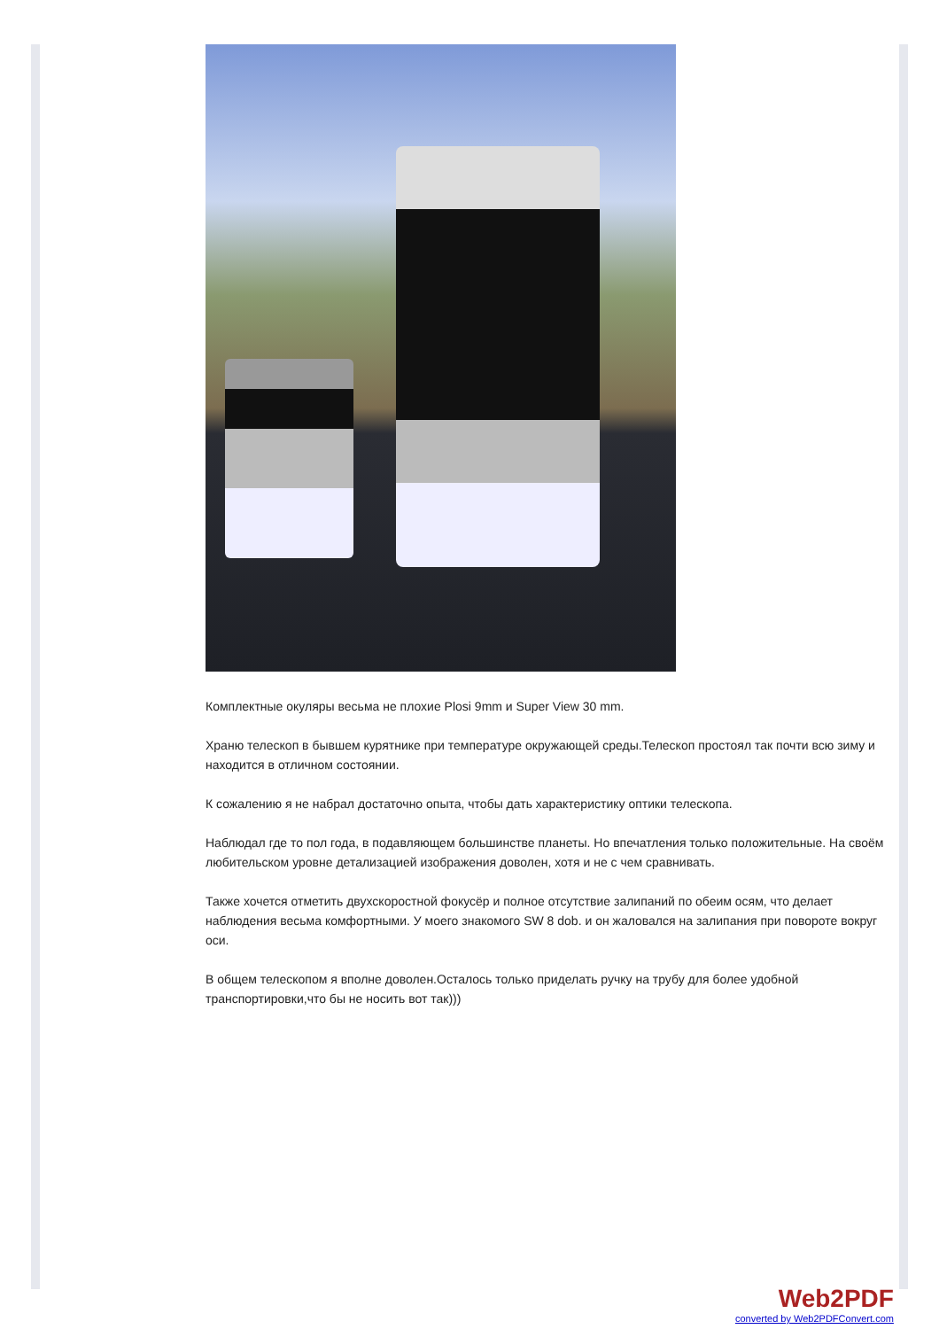Комплектные окуляры весьма не плохие Plosi 9mm и Super View 30 mm.
Храню телескоп в бывшем курятнике при температуре окружающей среды.Телескоп простоял так почти всю зиму и находится в отличном состоянии.
К сожалению я не набрал достаточно опыта, чтобы дать характеристику оптики телескопа.
Наблюдал где то пол года, в подавляющем большинстве планеты. Но впечатления только положительные. На своём любительском уровне детализацией изображения доволен, хотя и не с чем сравнивать.
Также хочется отметить двухскоростной фокусёр и полное отсутствие залипаний по обеим осям, что делает наблюдения весьма комфортными. У моего знакомого SW 8 dob. и он жаловался на залипания при повороте вокруг оси.
В общем телескопом я вполне доволен.Осталось только приделать ручку на трубу для более удобной транспортировки,что бы не носить вот так)))
Web2PDF
converted by Web2PDFConvert.com